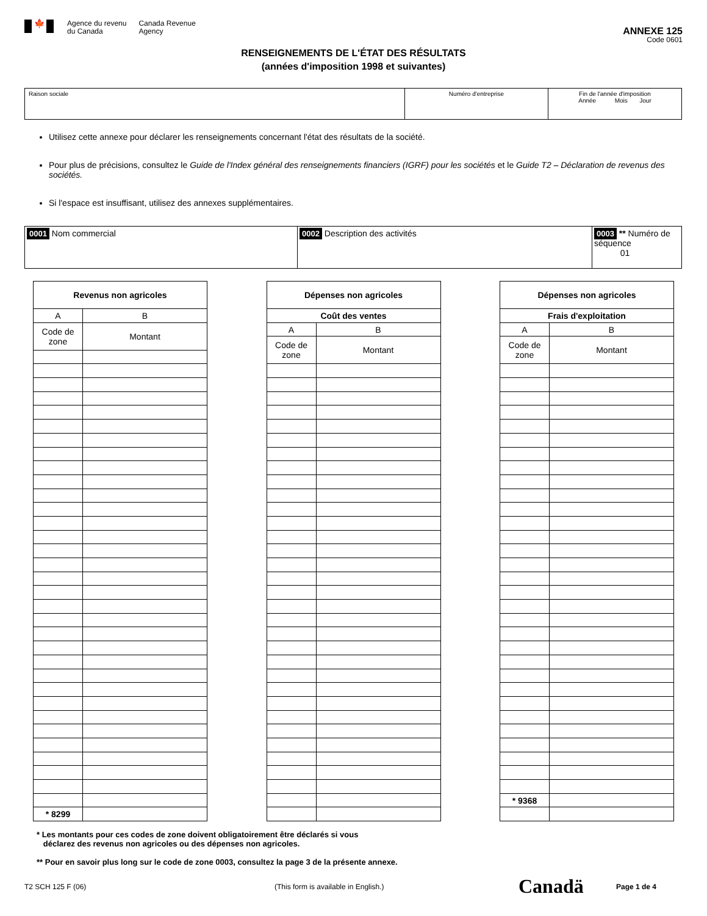🍁
Agence du revenu
du Canada
Canada Revenue
Agency
ANNEXE 125
Code 0601
RENSEIGNEMENTS DE L'ÉTAT DES RÉSULTATS
(années d'imposition 1998 et suivantes)
| Raison sociale | Numéro d'entreprise | Fin de l'année d'imposition Année Mois Jour |
Utilisez cette annexe pour déclarer les renseignements concernant l'état des résultats de la société.
Pour plus de précisions, consultez le Guide de l'Index général des renseignements financiers (IGRF) pour les sociétés et le Guide T2 – Déclaration de revenus des sociétés.
Si l'espace est insuffisant, utilisez des annexes supplémentaires.
| 0001 Nom commercial | 0002 Description des activités | 0003 ** Numéro de séquence 01 |
| Revenus non agricoles | |
| --- | --- |
| A | B |
| Code de zone | Montant |
| * 8299 | |
| Dépenses non agricoles | |
| --- | --- |
| Coût des ventes | |
| A | B |
| Code de zone | Montant |
| Dépenses non agricoles | |
| --- | --- |
| Frais d'exploitation | |
| A | B |
| Code de zone | Montant |
| * 9368 | |
* Les montants pour ces codes de zone doivent obligatoirement être déclarés si vous
déclarez des revenus non agricoles ou des dépenses non agricoles.
** Pour en savoir plus long sur le code de zone 0003, consultez la page 3 de la présente annexe.
T2 SCH 125 F (06) (This form is available in English.) Canadä Page 1 de 4